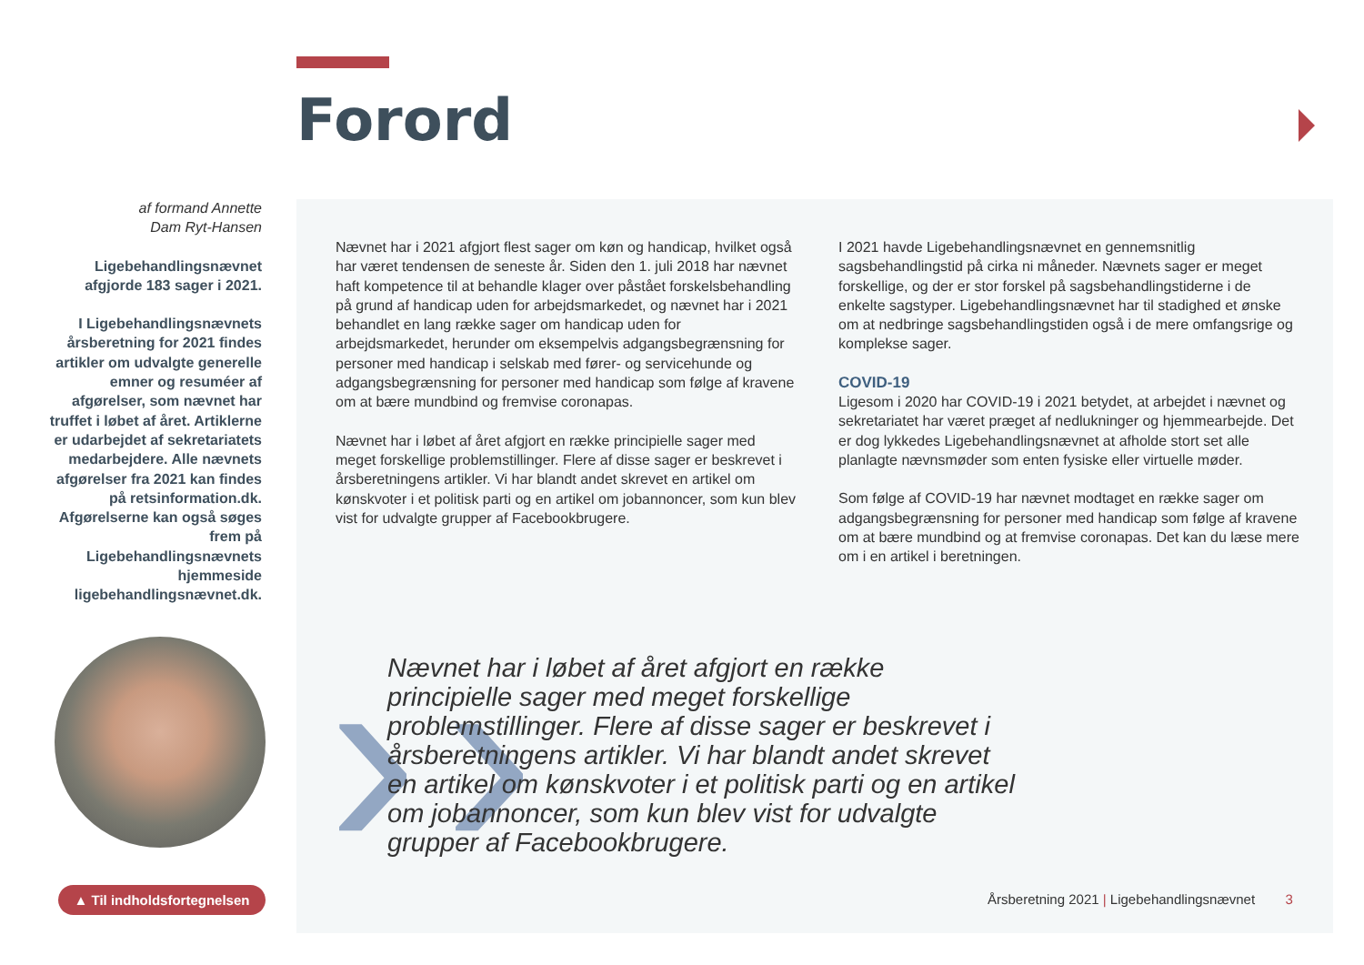Forord
af formand Annette
Dam Ryt-Hansen
Ligebehandlingsnævnet afgjorde 183 sager i 2021.
I Ligebehandlingsnævnets årsberetning for 2021 findes artikler om udvalgte generelle emner og resuméer af afgørelser, som nævnet har truffet i løbet af året. Artiklerne er udarbejdet af sekretariatets medarbejdere. Alle nævnets afgørelser fra 2021 kan findes på retsinformation.dk. Afgørelserne kan også søges frem på Ligebehandlingsnævnets hjemmeside ligebehandlingsnævnet.dk.
Nævnet har i 2021 afgjort flest sager om køn og handicap, hvilket også har været tendensen de seneste år. Siden den 1. juli 2018 har nævnet haft kompetence til at behandle klager over påstået forskelsbehandling på grund af handicap uden for arbejdsmarkedet, og nævnet har i 2021 behandlet en lang række sager om handicap uden for arbejdsmarkedet, herunder om eksempelvis adgangsbegrænsning for personer med handicap i selskab med fører- og servicehunde og adgangsbegrænsning for personer med handicap som følge af kravene om at bære mundbind og fremvise coronapas.
Nævnet har i løbet af året afgjort en række principielle sager med meget forskellige problemstillinger. Flere af disse sager er beskrevet i årsberetningens artikler. Vi har blandt andet skrevet en artikel om kønskvoter i et politisk parti og en artikel om jobannoncer, som kun blev vist for udvalgte grupper af Facebookbrugere.
I 2021 havde Ligebehandlingsnævnet en gennemsnitlig sagsbehandlingstid på cirka ni måneder. Nævnets sager er meget forskellige, og der er stor forskel på sagsbehandlingstiderne i de enkelte sagstyper. Ligebehandlingsnævnet har til stadighed et ønske om at nedbringe sagsbehandlingstiden også i de mere omfangsrige og komplekse sager.
COVID-19
Ligesom i 2020 har COVID-19 i 2021 betydet, at arbejdet i nævnet og sekretariatet har været præget af nedlukninger og hjemmearbejde. Det er dog lykkedes Ligebehandlingsnævnet at afholde stort set alle planlagte nævnsmøder som enten fysiske eller virtuelle møder.
Som følge af COVID-19 har nævnet modtaget en række sager om adgangsbegrænsning for personer med handicap som følge af kravene om at bære mundbind og at fremvise coronapas. Det kan du læse mere om i en artikel i beretningen.
› ›
Nævnet har i løbet af året afgjort en række principielle sager med meget forskellige problemstillinger. Flere af disse sager er beskrevet i årsberetningens artikler. Vi har blandt andet skrevet en artikel om kønskvoter i et politisk parti og en artikel om jobannoncer, som kun blev vist for udvalgte grupper af Facebookbrugere.
▲ Til indholdsfortegnelsen
Årsberetning 2021 | Ligebehandlingsnævnet 3